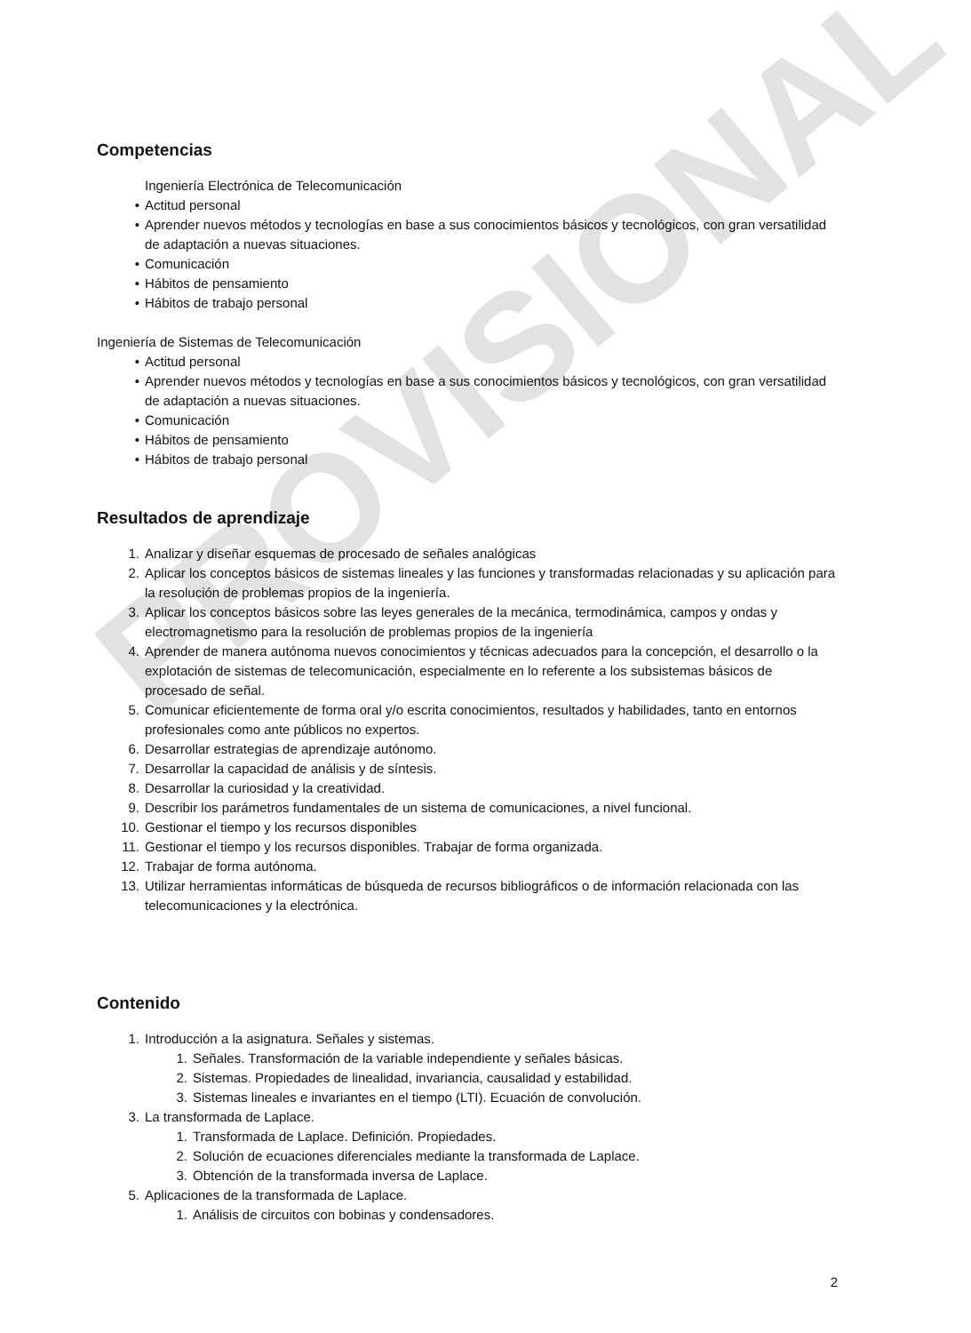PROVISIONAL
Competencias
Ingeniería Electrónica de Telecomunicación
• Actitud personal
• Aprender nuevos métodos y tecnologías en base a sus conocimientos básicos y tecnológicos, con gran versatilidad de adaptación a nuevas situaciones.
• Comunicación
• Hábitos de pensamiento
• Hábitos de trabajo personal
Ingeniería de Sistemas de Telecomunicación
• Actitud personal
• Aprender nuevos métodos y tecnologías en base a sus conocimientos básicos y tecnológicos, con gran versatilidad de adaptación a nuevas situaciones.
• Comunicación
• Hábitos de pensamiento
• Hábitos de trabajo personal
Resultados de aprendizaje
1. Analizar y diseñar esquemas de procesado de señales analógicas
2. Aplicar los conceptos básicos de sistemas lineales y las funciones y transformadas relacionadas y su aplicación para la resolución de problemas propios de la ingeniería.
3. Aplicar los conceptos básicos sobre las leyes generales de la mecánica, termodinámica, campos y ondas y electromagnetismo para la resolución de problemas propios de la ingeniería
4. Aprender de manera autónoma nuevos conocimientos y técnicas adecuados para la concepción, el desarrollo o la explotación de sistemas de telecomunicación, especialmente en lo referente a los subsistemas básicos de procesado de señal.
5. Comunicar eficientemente de forma oral y/o escrita conocimientos, resultados y habilidades, tanto en entornos profesionales como ante públicos no expertos.
6. Desarrollar estrategias de aprendizaje autónomo.
7. Desarrollar la capacidad de análisis y de síntesis.
8. Desarrollar la curiosidad y la creatividad.
9. Describir los parámetros fundamentales de un sistema de comunicaciones, a nivel funcional.
10. Gestionar el tiempo y los recursos disponibles
11. Gestionar el tiempo y los recursos disponibles. Trabajar de forma organizada.
12. Trabajar de forma autónoma.
13. Utilizar herramientas informáticas de búsqueda de recursos bibliográficos o de información relacionada con las telecomunicaciones y la electrónica.
Contenido
1. Introducción a la asignatura. Señales y sistemas.
1. Señales. Transformación de la variable independiente y señales básicas.
2. Sistemas. Propiedades de linealidad, invariancia, causalidad y estabilidad.
3. Sistemas lineales e invariantes en el tiempo (LTI). Ecuación de convolución.
3. La transformada de Laplace.
1. Transformada de Laplace. Definición. Propiedades.
2. Solución de ecuaciones diferenciales mediante la transformada de Laplace.
3. Obtención de la transformada inversa de Laplace.
5. Aplicaciones de la transformada de Laplace.
1. Análisis de circuitos con bobinas y condensadores.
2